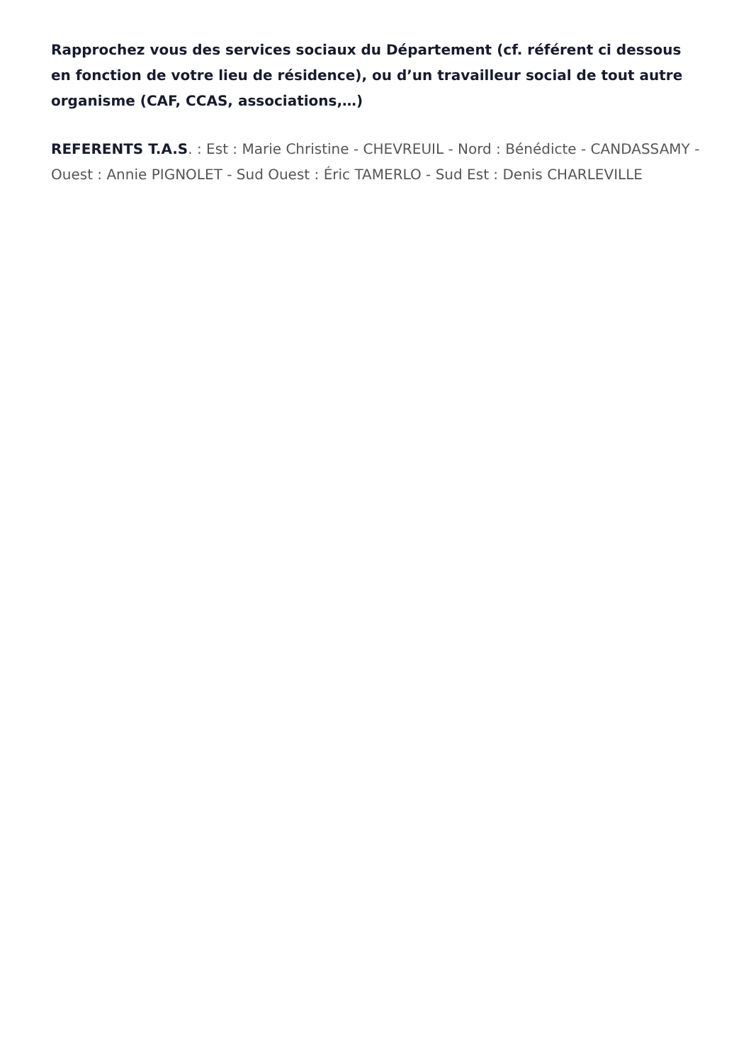Rapprochez vous des services sociaux du Département (cf. référent ci dessous en fonction de votre lieu de résidence), ou d’un travailleur social de tout autre organisme (CAF, CCAS, associations,…)
REFERENTS T.A.S. : Est : Marie Christine - CHEVREUIL - Nord : Bénédicte - CANDASSAMY - Ouest : Annie PIGNOLET - Sud Ouest : Éric TAMERLO - Sud Est : Denis CHARLEVILLE